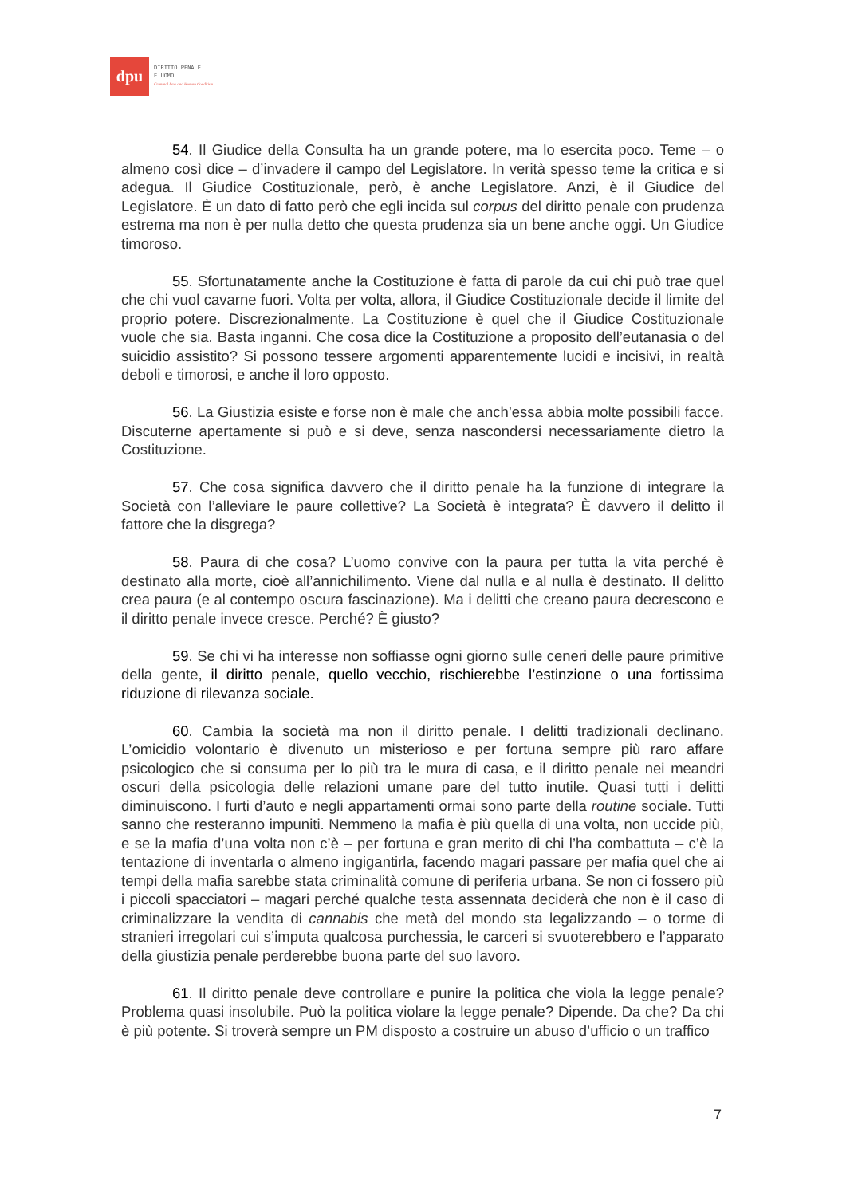dpu
DIRITTO PENALE
E UOMO
Criminal Law and Human Condition
54. Il Giudice della Consulta ha un grande potere, ma lo esercita poco. Teme – o almeno così dice – d’invadere il campo del Legislatore. In verità spesso teme la critica e si adegua. Il Giudice Costituzionale, però, è anche Legislatore. Anzi, è il Giudice del Legislatore. È un dato di fatto però che egli incida sul corpus del diritto penale con prudenza estrema ma non è per nulla detto che questa prudenza sia un bene anche oggi. Un Giudice timoroso.
55. Sfortunatamente anche la Costituzione è fatta di parole da cui chi può trae quel che chi vuol cavarne fuori. Volta per volta, allora, il Giudice Costituzionale decide il limite del proprio potere. Discrezionalmente. La Costituzione è quel che il Giudice Costituzionale vuole che sia. Basta inganni. Che cosa dice la Costituzione a proposito dell’eutanasia o del suicidio assistito? Si possono tessere argomenti apparentemente lucidi e incisivi, in realtà deboli e timorosi, e anche il loro opposto.
56. La Giustizia esiste e forse non è male che anch’essa abbia molte possibili facce. Discuterne apertamente si può e si deve, senza nascondersi necessariamente dietro la Costituzione.
57. Che cosa significa davvero che il diritto penale ha la funzione di integrare la Società con l’alleviare le paure collettive? La Società è integrata? È davvero il delitto il fattore che la disgrega?
58. Paura di che cosa? L’uomo convive con la paura per tutta la vita perché è destinato alla morte, cioè all’annichilimento. Viene dal nulla e al nulla è destinato. Il delitto crea paura (e al contempo oscura fascinazione). Ma i delitti che creano paura decrescono e il diritto penale invece cresce. Perché? È giusto?
59. Se chi vi ha interesse non soffiasse ogni giorno sulle ceneri delle paure primitive della gente, il diritto penale, quello vecchio, rischierebbe l’estinzione o una fortissima riduzione di rilevanza sociale.
60. Cambia la società ma non il diritto penale. I delitti tradizionali declinano. L’omicidio volontario è divenuto un misterioso e per fortuna sempre più raro affare psicologico che si consuma per lo più tra le mura di casa, e il diritto penale nei meandri oscuri della psicologia delle relazioni umane pare del tutto inutile. Quasi tutti i delitti diminuiscono. I furti d’auto e negli appartamenti ormai sono parte della routine sociale. Tutti sanno che resteranno impuniti. Nemmeno la mafia è più quella di una volta, non uccide più, e se la mafia d’una volta non c’è – per fortuna e gran merito di chi l’ha combattuta – c’è la tentazione di inventarla o almeno ingigantirla, facendo magari passare per mafia quel che ai tempi della mafia sarebbe stata criminalità comune di periferia urbana. Se non ci fossero più i piccoli spacciatori – magari perché qualche testa assennata deciderà che non è il caso di criminalizzare la vendita di cannabis che metà del mondo sta legalizzando – o torme di stranieri irregolari cui s’imputa qualcosa purchessia, le carceri si svuoterebbero e l’apparato della giustizia penale perderebbe buona parte del suo lavoro.
61. Il diritto penale deve controllare e punire la politica che viola la legge penale? Problema quasi insolubile. Può la politica violare la legge penale? Dipende. Da che? Da chi è più potente. Si troverà sempre un PM disposto a costruire un abuso d’ufficio o un traffico
7